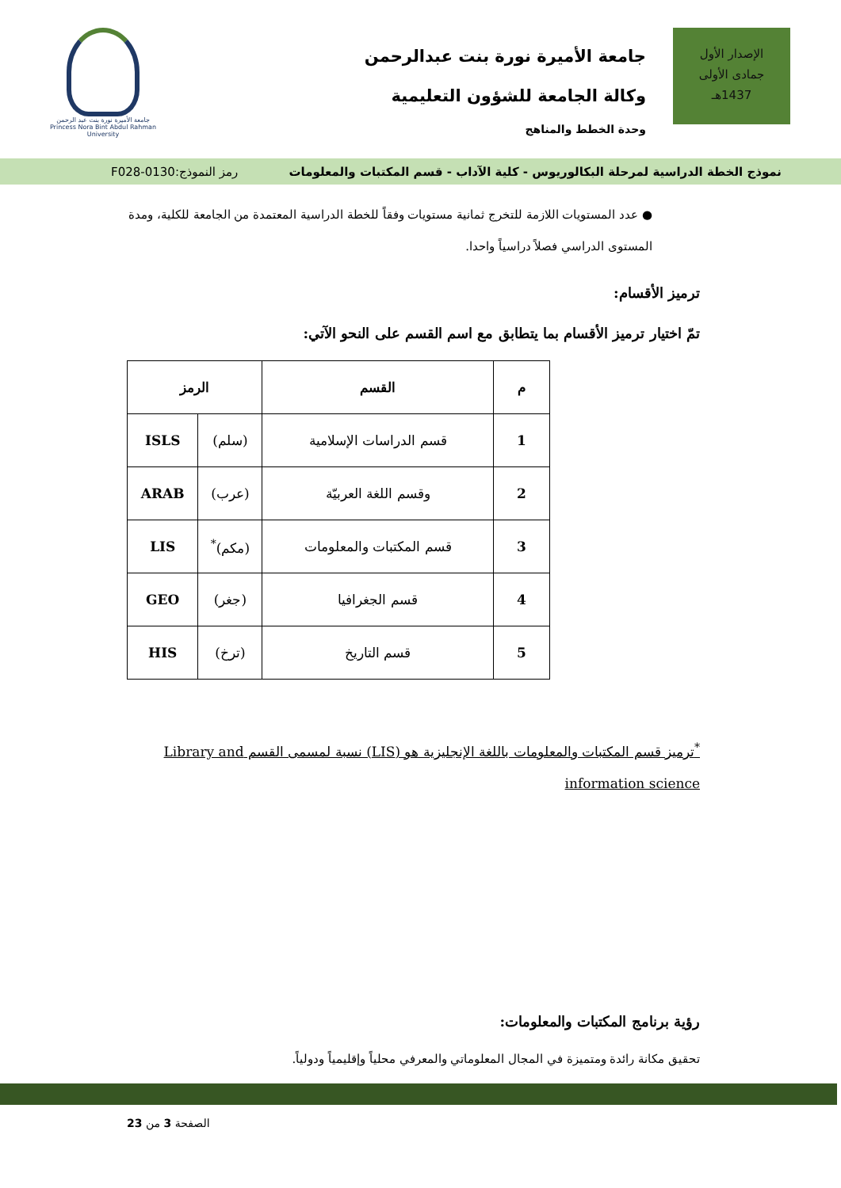الإصدار الأول
جمادى الأولى
1437هـ
جامعة الأميرة نورة بنت عبدالرحمن
وكالة الجامعة للشؤون التعليمية
وحدة الخطط والمناهج
جامعة الأميرة نورة بنت عبد الرحمن
Princess Nora Bint Abdul Rahman University
نموذج الخطة الدراسية لمرحلة البكالوريوس - كلية الآداب - قسم المكتبات والمعلومات رمز النموذج:0130-F028
● عدد المستويات اللازمة للتخرج ثمانية مستويات وفقاً للخطة الدراسية المعتمدة من الجامعة للكلية، ومدة المستوى الدراسي فصلاً دراسياً واحدا.
ترميز الأقسام:
تمّ اختيار ترميز الأقسام بما يتطابق مع اسم القسم على النحو الآتي:
| م | القسم | الرمز | |
| --- | --- | --- | --- |
| 1 | قسم الدراسات الإسلامية | (سلم) | ISLS |
| 2 | وقسم اللغة العربيّة | (عرب) | ARAB |
| 3 | قسم المكتبات والمعلومات | (مكم)<sup>*</sup> | LIS |
| 4 | قسم الجغرافيا | (جغر) | GEO |
| 5 | قسم التاريخ | (ترخ) | HIS |
<sup>*</sup> ترميز قسم المكتبات والمعلومات باللغة الإنجليزية هو (LIS) نسبة لمسمى القسم Library and information science
رؤية برنامج المكتبات والمعلومات:
تحقيق مكانة رائدة ومتميزة في المجال المعلوماتي والمعرفي محلياً وإقليمياً ودولياً.
الصفحة 3 من 23